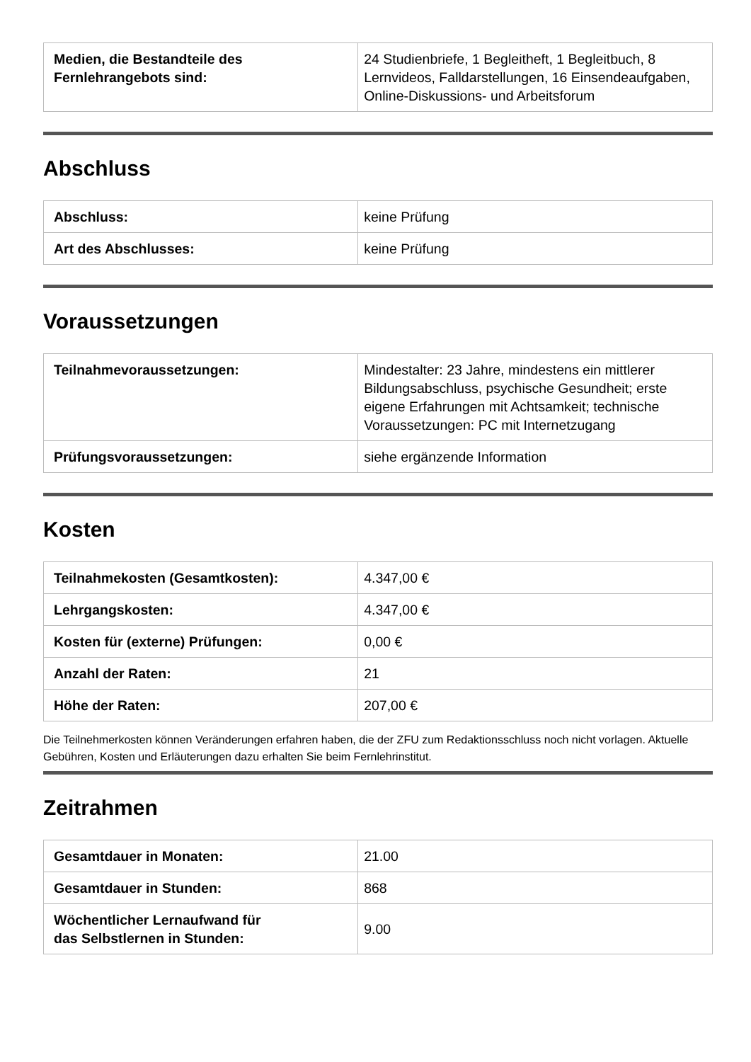| Medien, die Bestandteile des Fernlehrangebots sind: | 24 Studienbriefe, 1 Begleitheft, 1 Begleitbuch, 8 Lernvideos, Falldarstellungen, 16 Einsendeaufgaben, Online-Diskussions- und Arbeitsforum |
Abschluss
| Abschluss: | keine Prüfung |
| Art des Abschlusses: | keine Prüfung |
Voraussetzungen
| Teilnahmevoraussetzungen: | Mindestalter: 23 Jahre, mindestens ein mittlerer Bildungsabschluss, psychische Gesundheit; erste eigene Erfahrungen mit Achtsamkeit; technische Voraussetzungen: PC mit Internetzugang |
| Prüfungsvoraussetzungen: | siehe ergänzende Information |
Kosten
| Teilnahmekosten (Gesamtkosten): | 4.347,00 € |
| Lehrgangskosten: | 4.347,00 € |
| Kosten für (externe) Prüfungen: | 0,00 € |
| Anzahl der Raten: | 21 |
| Höhe der Raten: | 207,00 € |
Die Teilnehmerkosten können Veränderungen erfahren haben, die der ZFU zum Redaktionsschluss noch nicht vorlagen. Aktuelle Gebühren, Kosten und Erläuterungen dazu erhalten Sie beim Fernlehrinstitut.
Zeitrahmen
| Gesamtdauer in Monaten: | 21.00 |
| Gesamtdauer in Stunden: | 868 |
| Wöchentlicher Lernaufwand für das Selbstlernen in Stunden: | 9.00 |